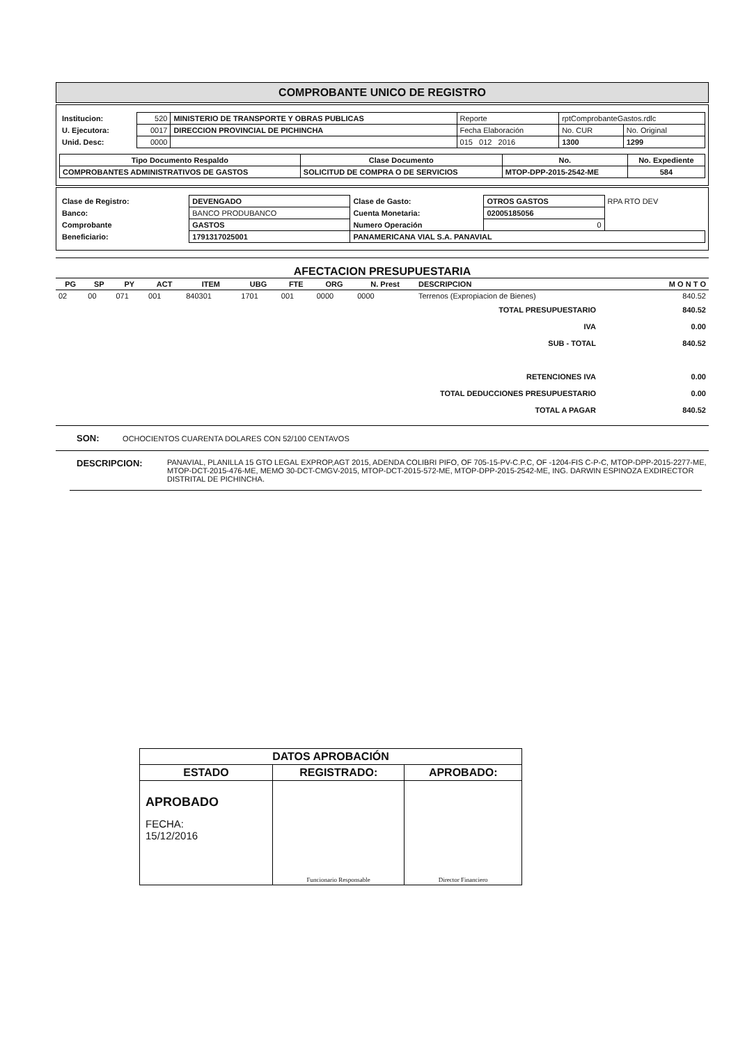COMPROBANTE UNICO DE REGISTRO
| Institucion: | 520 | MINISTERIO DE TRANSPORTE Y OBRAS PUBLICAS | Reporte | rptComprobanteGastos.rdlc | |
| U. Ejecutora: | 0017 | DIRECCION PROVINCIAL DE PICHINCHA | Fecha Elaboración | No. CUR | No. Original |
| Unid. Desc: | 0000 | | 015 012 2016 | 1300 | 1299 |
| Tipo Documento Respaldo | Clase Documento | No. | No. Expediente |
| --- | --- | --- | --- |
| COMPROBANTES ADMINISTRATIVOS DE GASTOS | SOLICITUD DE COMPRA O DE SERVICIOS | MTOP-DPP-2015-2542-ME | 584 |
| Clase de Registro: | DEVENGADO | Clase de Gasto: | OTROS GASTOS | RPA RTO DEV |
| Banco: | BANCO PRODUBANCO | Cuenta Monetaria: | 02005185056 | |
| Comprobante | GASTOS | Numero Operación | 0 | |
| Beneficiario: | 1791317025001 | PANAMERICANA VIAL S.A. PANAVIAL | | |
AFECTACION PRESUPUESTARIA
| PG | SP | PY | ACT | ITEM | UBG | FTE | ORG | N. Prest | DESCRIPCION | M O N T O |
| --- | --- | --- | --- | --- | --- | --- | --- | --- | --- | --- |
| 02 | 00 | 071 | 001 | 840301 | 1701 | 001 | 0000 | 0000 | Terrenos (Expropiacion de Bienes) | 840.52 |
| TOTAL PRESUPUESTARIO | 840.52 |
| IVA | 0.00 |
| SUB - TOTAL | 840.52 |
| RETENCIONES IVA | 0.00 |
| TOTAL DEDUCCIONES PRESUPUESTARIO | 0.00 |
| TOTAL A PAGAR | 840.52 |
SON: OCHOCIENTOS CUARENTA DOLARES CON 52/100 CENTAVOS
DESCRIPCION:
PANAVIAL, PLANILLA 15 GTO LEGAL EXPROP,AGT 2015, ADENDA COLIBRI PIFO, OF 705-15-PV-C.P.C, OF -1204-FIS C-P-C, MTOP-DPP-2015-2277-ME, MTOP-DCT-2015-476-ME, MEMO 30-DCT-CMGV-2015, MTOP-DCT-2015-572-ME, MTOP-DPP-2015-2542-ME, ING. DARWIN ESPINOZA EXDIRECTOR DISTRITAL DE PICHINCHA.
| DATOS APROBACIÓN | | |
| --- | --- | --- |
| ESTADO | REGISTRADO: | APROBADO: |
| APROBADO FECHA: 15/12/2016 | Funcionario Responsable | Director Financiero |